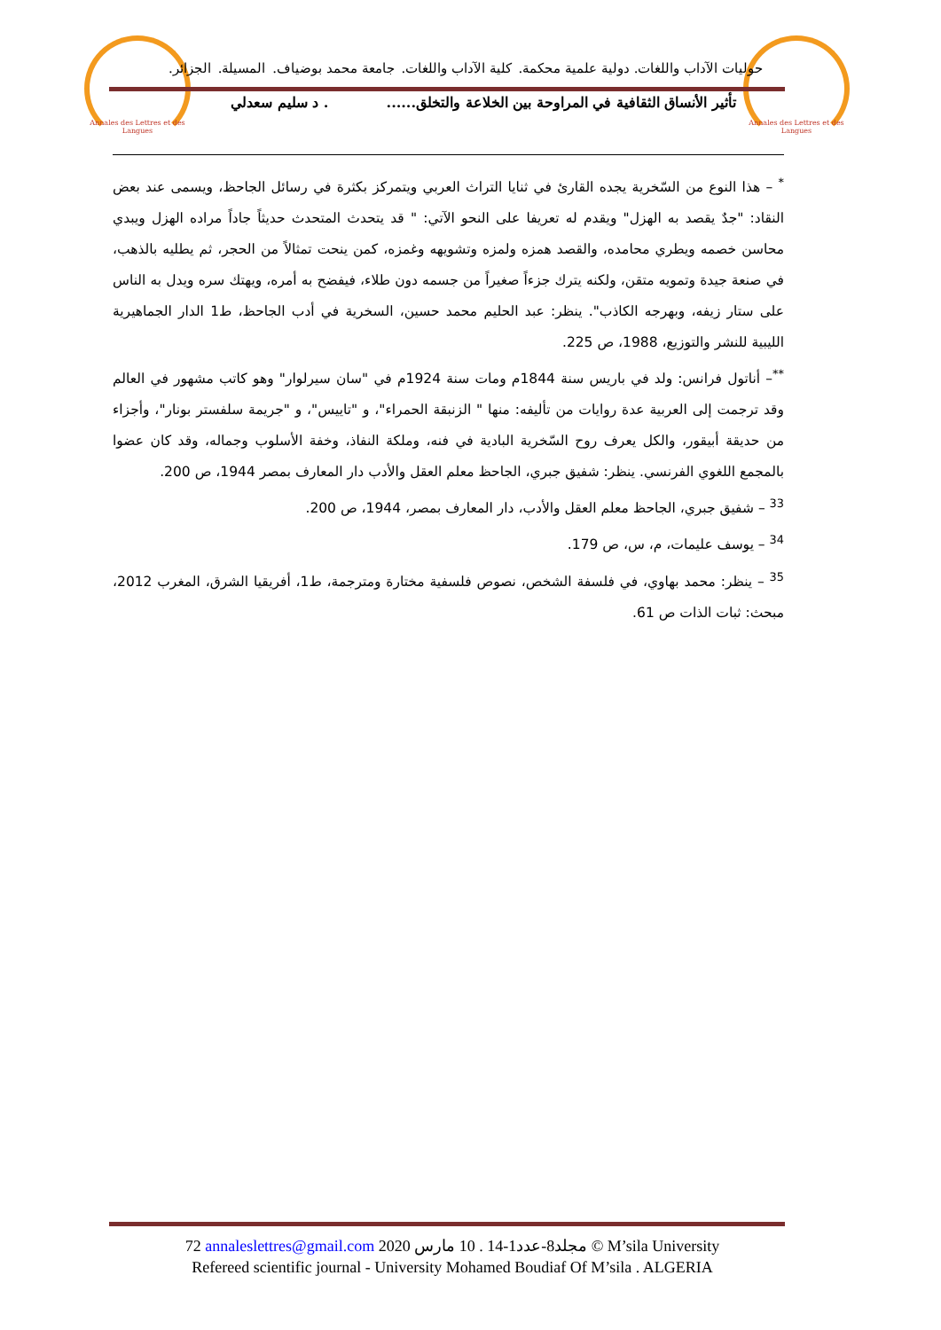Annales des Lettres et des Langues
Annales des Lettres et des Langues
حوليات الآداب واللغات. دولية علمية محكمة. كلية الآداب واللغات. جامعة محمد بوضياف. المسيلة. الجزائر.
تأثير الأنساق الثقافية في المراوحة بين الخلاعة والتخلق....... د سليم سعدلي
<sup>*</sup> – هذا النوع من السّخرية يجده القارئ في ثنايا التراث العربي ويتمركز بكثرة في رسائل الجاحظ، ويسمى عند بعض النقاد: "جدٌ يقصد به الهزل" ويقدم له تعريفا على النحو الآتي: " قد يتحدث المتحدث حديثاً جاداً مراده الهزل ويبدي محاسن خصمه ويطري محامده، والقصد همزه ولمزه وتشويهه وغمزه، كمن ينحت تمثالاً من الحجر، ثم يطليه بالذهب، في صنعة جيدة وتمويه متقن، ولكنه يترك جزءاً صغيراً من جسمه دون طلاء، فيفضح به أمره، ويهتك سره ويدل به الناس على ستار زيفه، وبهرجه الكاذب". ينظر: عبد الحليم محمد حسين، السخرية في أدب الجاحظ، ط1 الدار الجماهيرية الليبية للنشر والتوزيع، 1988، ص 225.
<sup>**</sup>– أناتول فرانس: ولد في باريس سنة 1844م ومات سنة 1924م في "سان سيرلوار" وهو كاتب مشهور في العالم وقد ترجمت إلى العربية عدة روايات من تأليفه: منها " الزنبقة الحمراء"، و "تاييس"، و "جريمة سلفستر بونار"، وأجزاء من حديقة أبيقور، والكل يعرف روح السّخرية البادية في فنه، وملكة النفاذ، وخفة الأسلوب وجماله، وقد كان عضوا بالمجمع اللغوي الفرنسي. ينظر: شفيق جبري، الجاحظ معلم العقل والأدب دار المعارف بمصر 1944، ص 200.
<sup>33</sup> – شفيق جبري، الجاحظ معلم العقل والأدب، دار المعارف بمصر، 1944، ص 200.
<sup>34</sup> – يوسف عليمات، م، س، ص 179.
<sup>35</sup> – ينظر: محمد بهاوي، في فلسفة الشخص، نصوص فلسفية مختارة ومترجمة، ط1، أفريقيا الشرق، المغرب 2012، مبحث: ثبات الذات ص 61.
72 annaleslettres@gmail.com 2020 مجلد8-عدد1-14 . 10 مارس © M’sila University
Refereed scientific journal - University Mohamed Boudiaf Of M’sila . ALGERIA